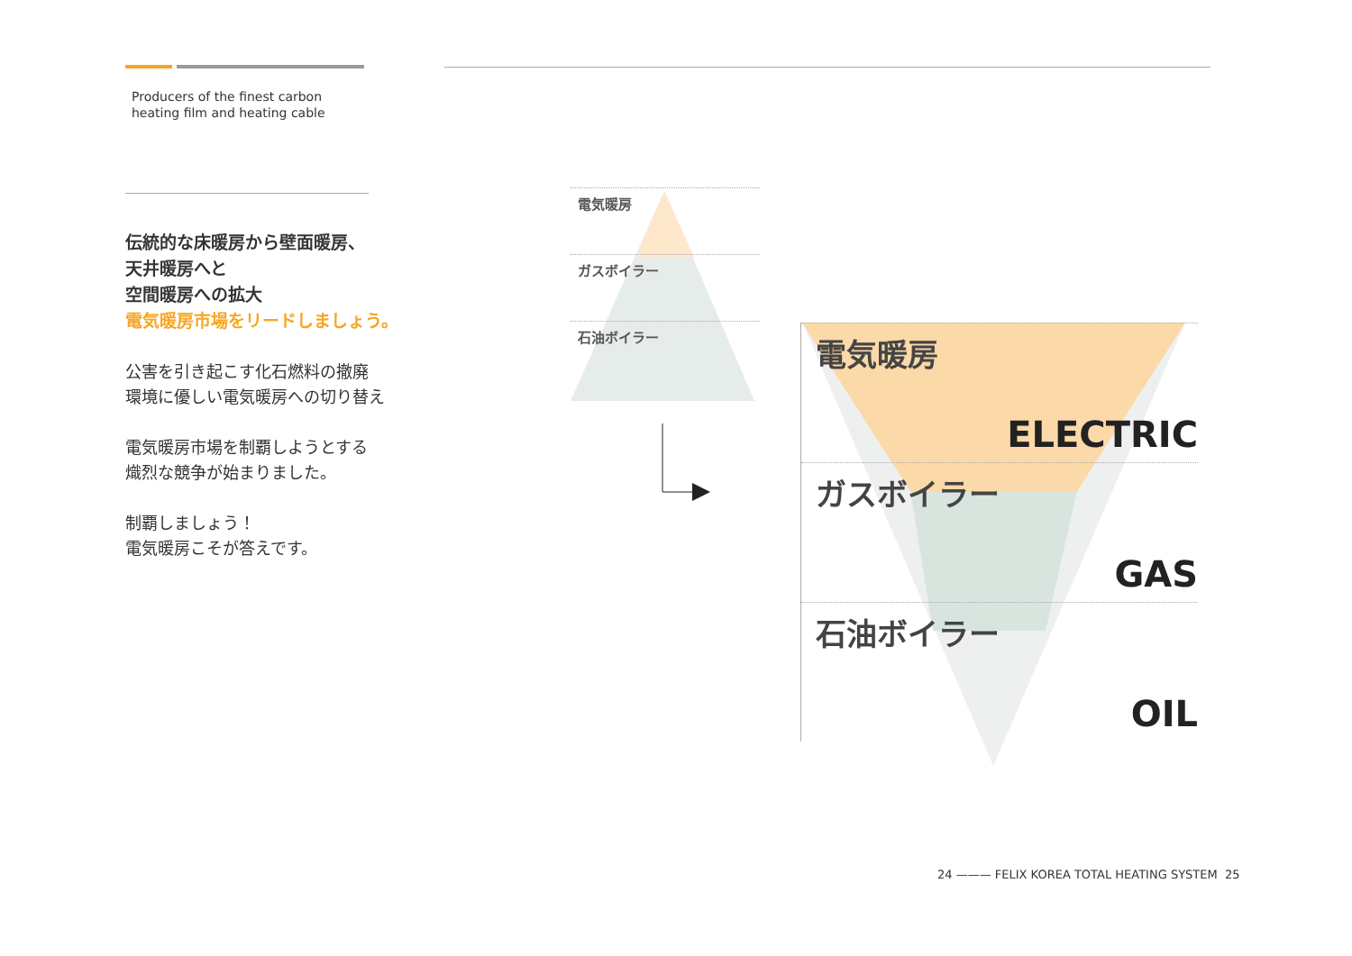Producers of the finest carbon
heating film and heating cable
伝統的な床暖房から壁面暖房、
天井暖房へと
空間暖房への拡大
電気暖房市場をリードしましょう。
公害を引き起こす化石燃料の撤廃
環境に優しい電気暖房への切り替え
電気暖房市場を制覇しようとする
熾烈な競争が始まりました。
制覇しましょう！
電気暖房こそが答えです。
電気暖房
ガスボイラー
石油ボイラー
電気暖房
ELECTRIC
ガスボイラー
GAS
石油ボイラー
OIL
24 ——— FELIX KOREA TOTAL HEATING SYSTEM 25